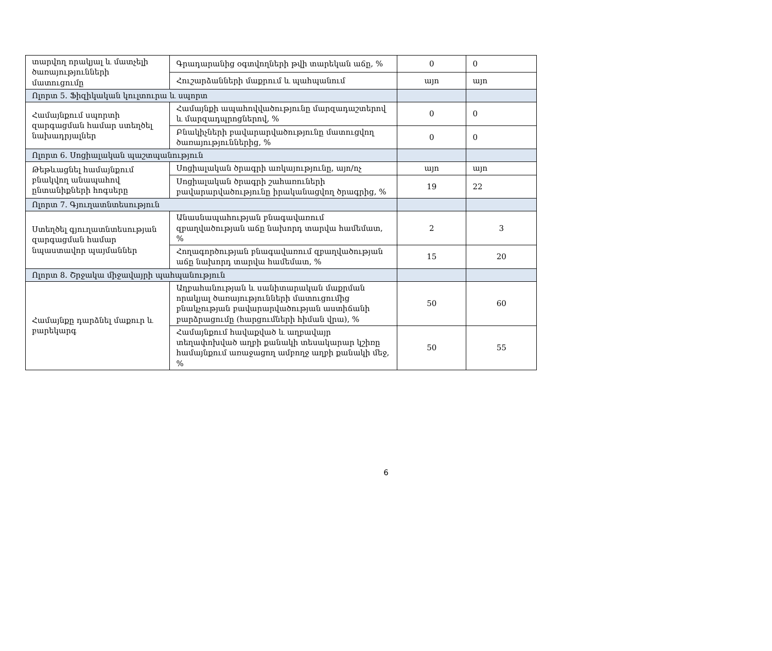| տարվող որակյալ և մատչելի ծառայությունների մատուցումը | Գրադարանից օգտվողների թվի տարեկան աճը, % | 0 | 0 |
| | Հուշարձանների մաքրում և պահպանում | այո | այո |
| Ոլորտ 5. Ֆիզիկական կուլտուրա և սպորտ | | | |
| Համայնքում սպորտի զարգացման համար ստեղծել նախադրյալներ | Համայնքի ապահովվածությունը մարզադաշտերով և մարզադպրոցներով, % | 0 | 0 |
| | Բնակիչների բավարարվածությունը մատուցվող ծառայություններից, % | 0 | 0 |
| Ոլորտ 6. Սոցիալական պաշտպանություն | | | |
| Թեթևացնել համայնքում բնակվող անապահով ընտանիքների հոգսերը | Սոցիալական ծրագրի առկայությունը, այո/ոչ | այո | այո |
| | Սոցիալական ծրագրի շահառուների բավարարվածությունը իրականացվող ծրագրից, % | 19 | 22 |
| Ոլորտ 7. Գյուղատնտեսություն | | | |
| Ստեղծել գյուղատնտեսության զարգացման համար նպաստավոր պայմաններ | Անասնապահության բնագավառում զբաղվածության աճը նախորդ տարվա համեմատ, % | 2 | 3 |
| | Հողագործության բնագավառում զբաղվածության աճը նախորդ տարվա համեմատ, % | 15 | 20 |
| Ոլորտ 8. Շրջակա միջավայրի պահպանություն | | | |
| Համայնքը դարձնել մաքուր և բարեկարգ | Աղբահանության և սանիտարական մաքրման որակյալ ծառայությունների մատուցումից բնակչության բավարարվածության աստիճանի բարձրացումը (հարցումների հիման վրա), % | 50 | 60 |
| | Համայնքում հավաքված և աղբավայր տեղափոխված աղբի քանակի տեսակարար կշիռը համայնքում առաջացող ամբողջ աղբի քանակի մեջ, % | 50 | 55 |
6